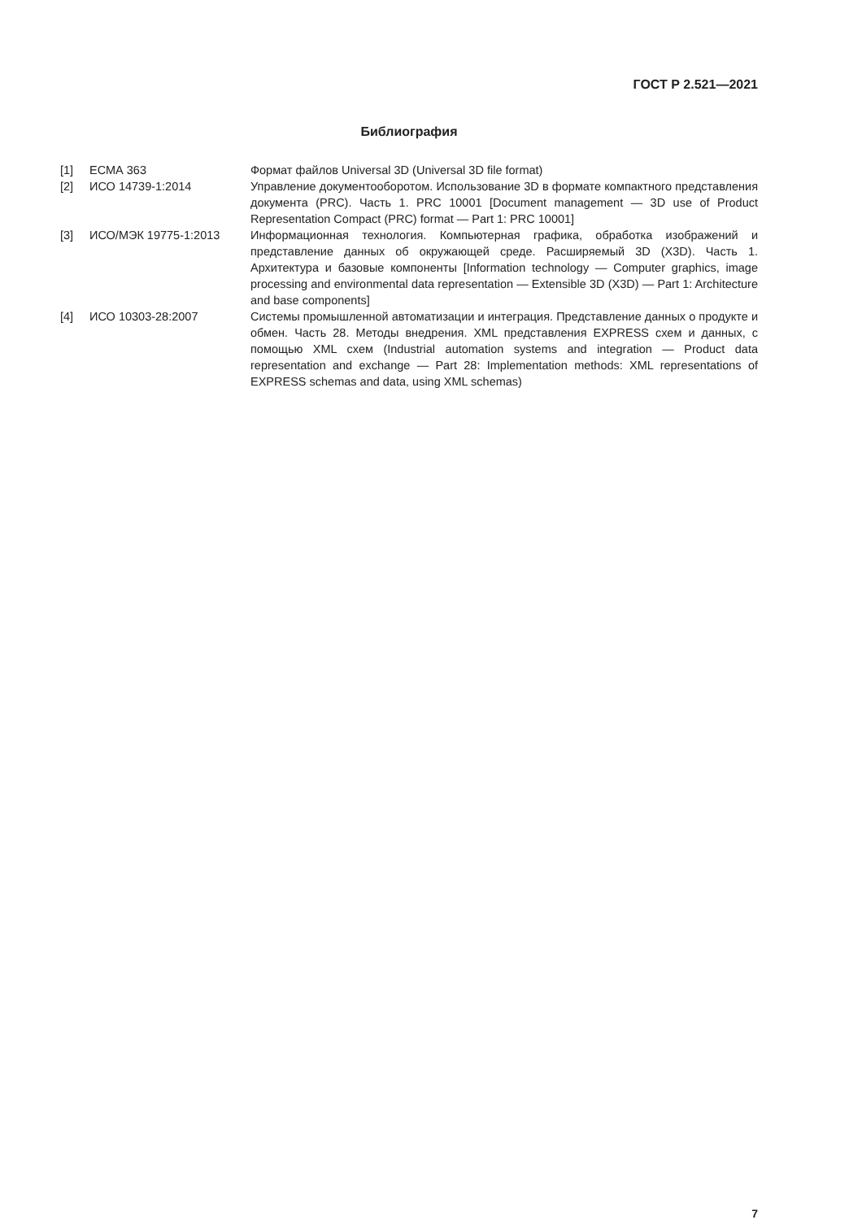ГОСТ Р 2.521—2021
Библиография
| [1] | ЕСМА 363 | Формат файлов Universal 3D (Universal 3D file format) |
| [2] | ИСО 14739-1:2014 | Управление документооборотом. Использование 3D в формате компактного представления документа (PRC). Часть 1. PRC 10001 [Document management — 3D use of Product Representation Compact (PRC) format — Part 1: PRC 10001] |
| [3] | ИСО/МЭК 19775-1:2013 | Информационная технология. Компьютерная графика, обработка изображений и представление данных об окружающей среде. Расширяемый 3D (X3D). Часть 1. Архитектура и базовые компоненты [Information technology — Computer graphics, image processing and environmental data representation — Extensible 3D (X3D) — Part 1: Architecture and base components] |
| [4] | ИСО 10303-28:2007 | Системы промышленной автоматизации и интеграция. Представление данных о продукте и обмен. Часть 28. Методы внедрения. XML представления EXPRESS схем и данных, с помощью XML схем (Industrial automation systems and integration — Product data representation and exchange — Part 28: Implementation methods: XML representations of EXPRESS schemas and data, using XML schemas) |
7